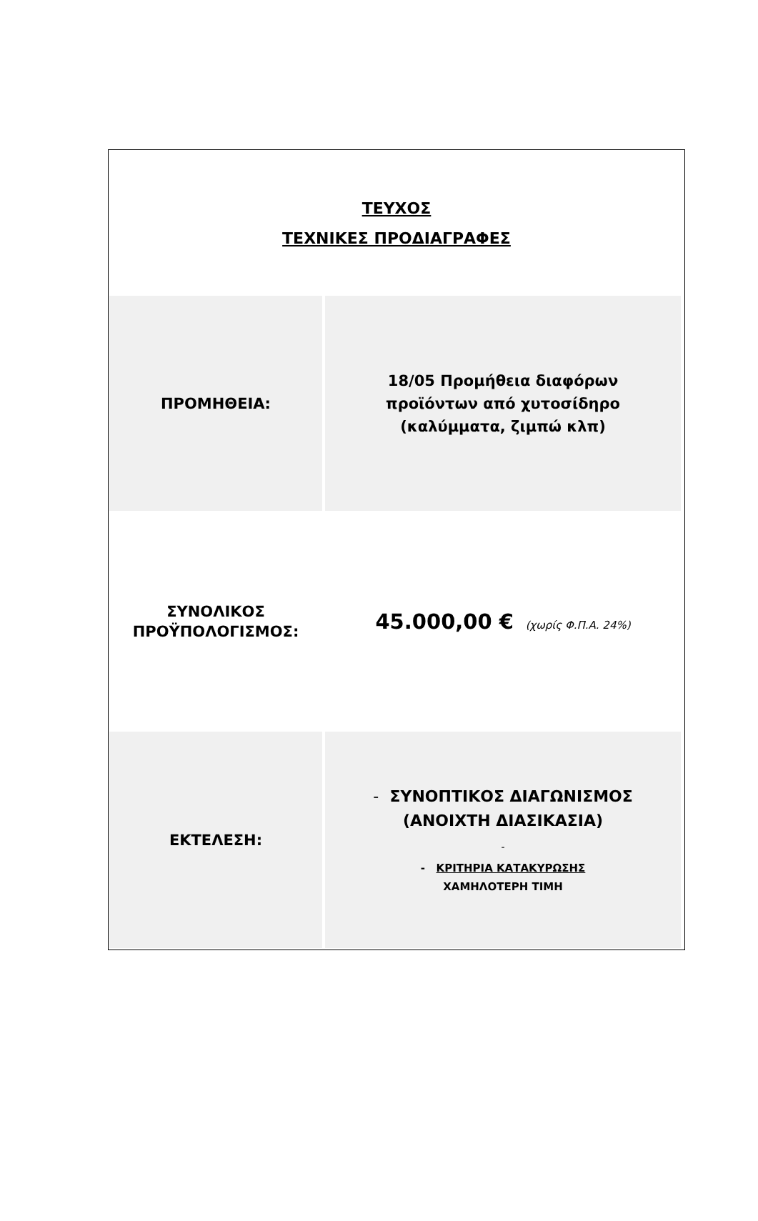ΤΕΥΧΟΣ
ΤΕΧΝΙΚΕΣ ΠΡΟΔΙΑΓΡΑΦΕΣ
| ΠΡΟΜΗΘΕΙΑ: | 18/05 Προμήθεια διαφόρων προϊόντων από χυτοσίδηρο (καλύμματα, ζιμπώ κλπ) |
| ΣΥΝΟΛΙΚΟΣ ΠΡΟΫΠΟΛΟΓΙΣΜΟΣ: | 45.000,00 € (χωρίς Φ.Π.Α. 24%) |
| ΕΚΤΕΛΕΣΗ: | - ΣΥΝΟΠΤΙΚΟΣ ΔΙΑΓΩΝΙΣΜΟΣ (ΑΝΟΙΧΤΗ ΔΙΑΣΙΚΑΣΙΑ) - - ΚΡΙΤΗΡΙΑ ΚΑΤΑΚΥΡΩΣΗΣ ΧΑΜΗΛΟΤΕΡΗ ΤΙΜΗ |